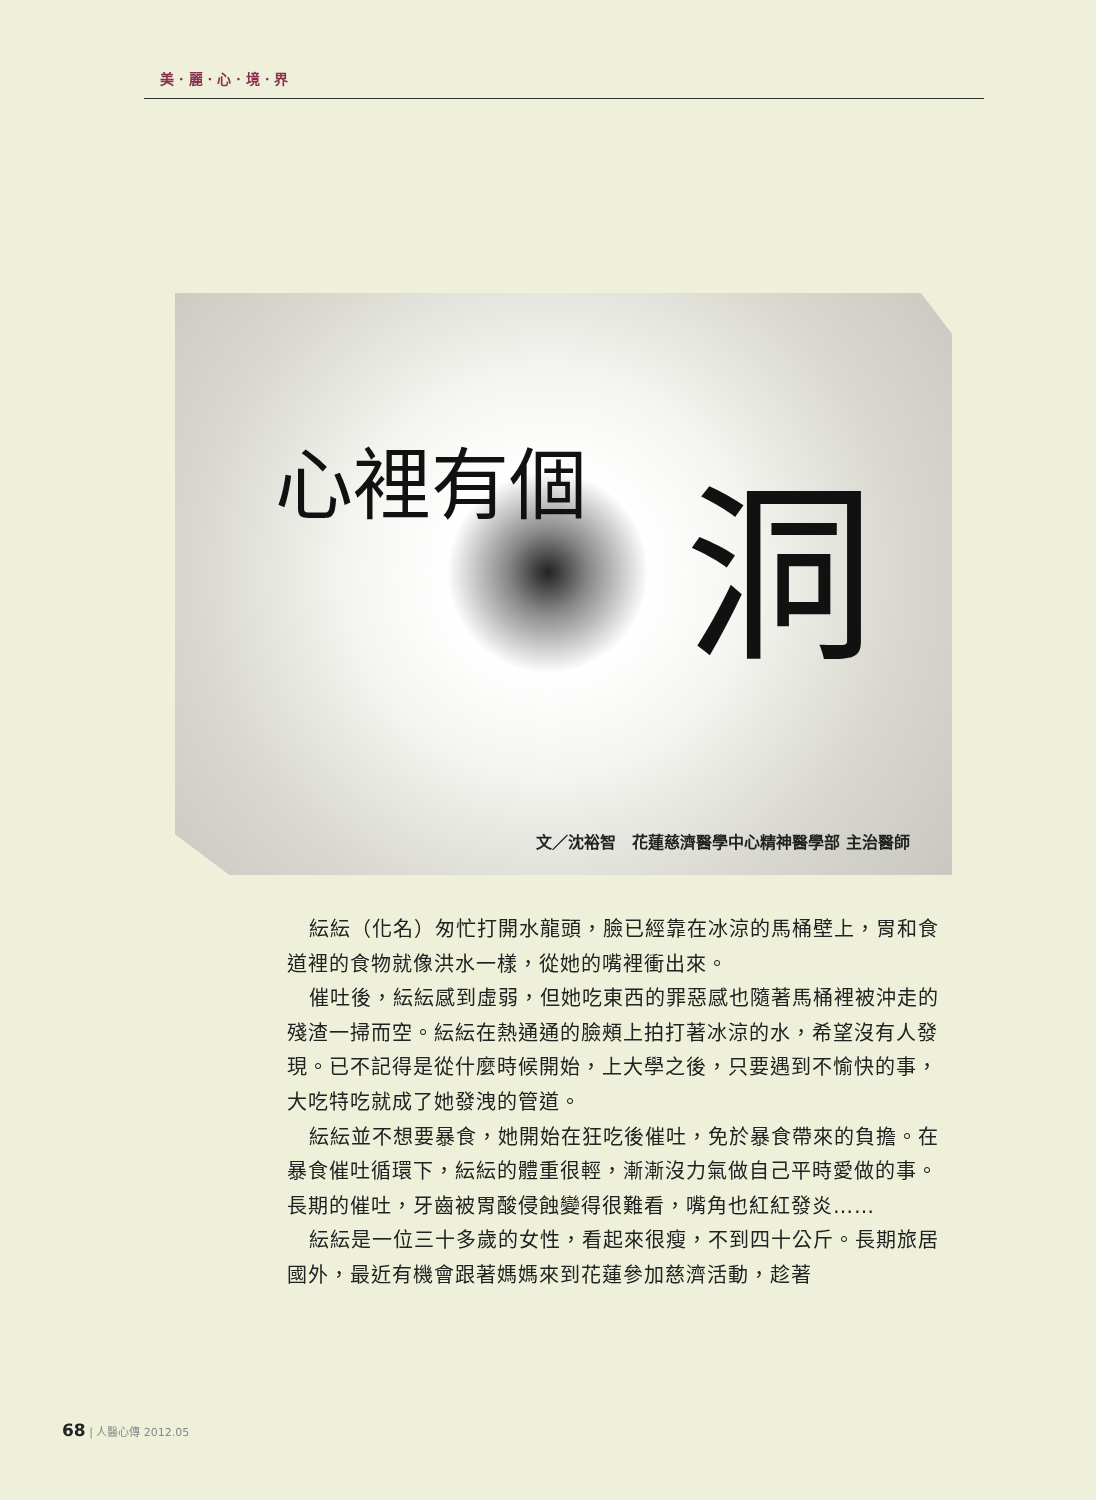美 · 麗 · 心 · 境 · 界
心裡有個
洞
文／沈裕智　花蓮慈濟醫學中心精神醫學部 主治醫師
紜紜（化名）匆忙打開水龍頭，臉已經靠在冰涼的馬桶壁上，胃和食道裡的食物就像洪水一樣，從她的嘴裡衝出來。
催吐後，紜紜感到虛弱，但她吃東西的罪惡感也隨著馬桶裡被沖走的殘渣一掃而空。紜紜在熱通通的臉頰上拍打著冰涼的水，希望沒有人發現。已不記得是從什麼時候開始，上大學之後，只要遇到不愉快的事，大吃特吃就成了她發洩的管道。
紜紜並不想要暴食，她開始在狂吃後催吐，免於暴食帶來的負擔。在暴食催吐循環下，紜紜的體重很輕，漸漸沒力氣做自己平時愛做的事。長期的催吐，牙齒被胃酸侵蝕變得很難看，嘴角也紅紅發炎……
紜紜是一位三十多歲的女性，看起來很瘦，不到四十公斤。長期旅居國外，最近有機會跟著媽媽來到花蓮參加慈濟活動，趁著
68 | 人醫心傳 2012.05